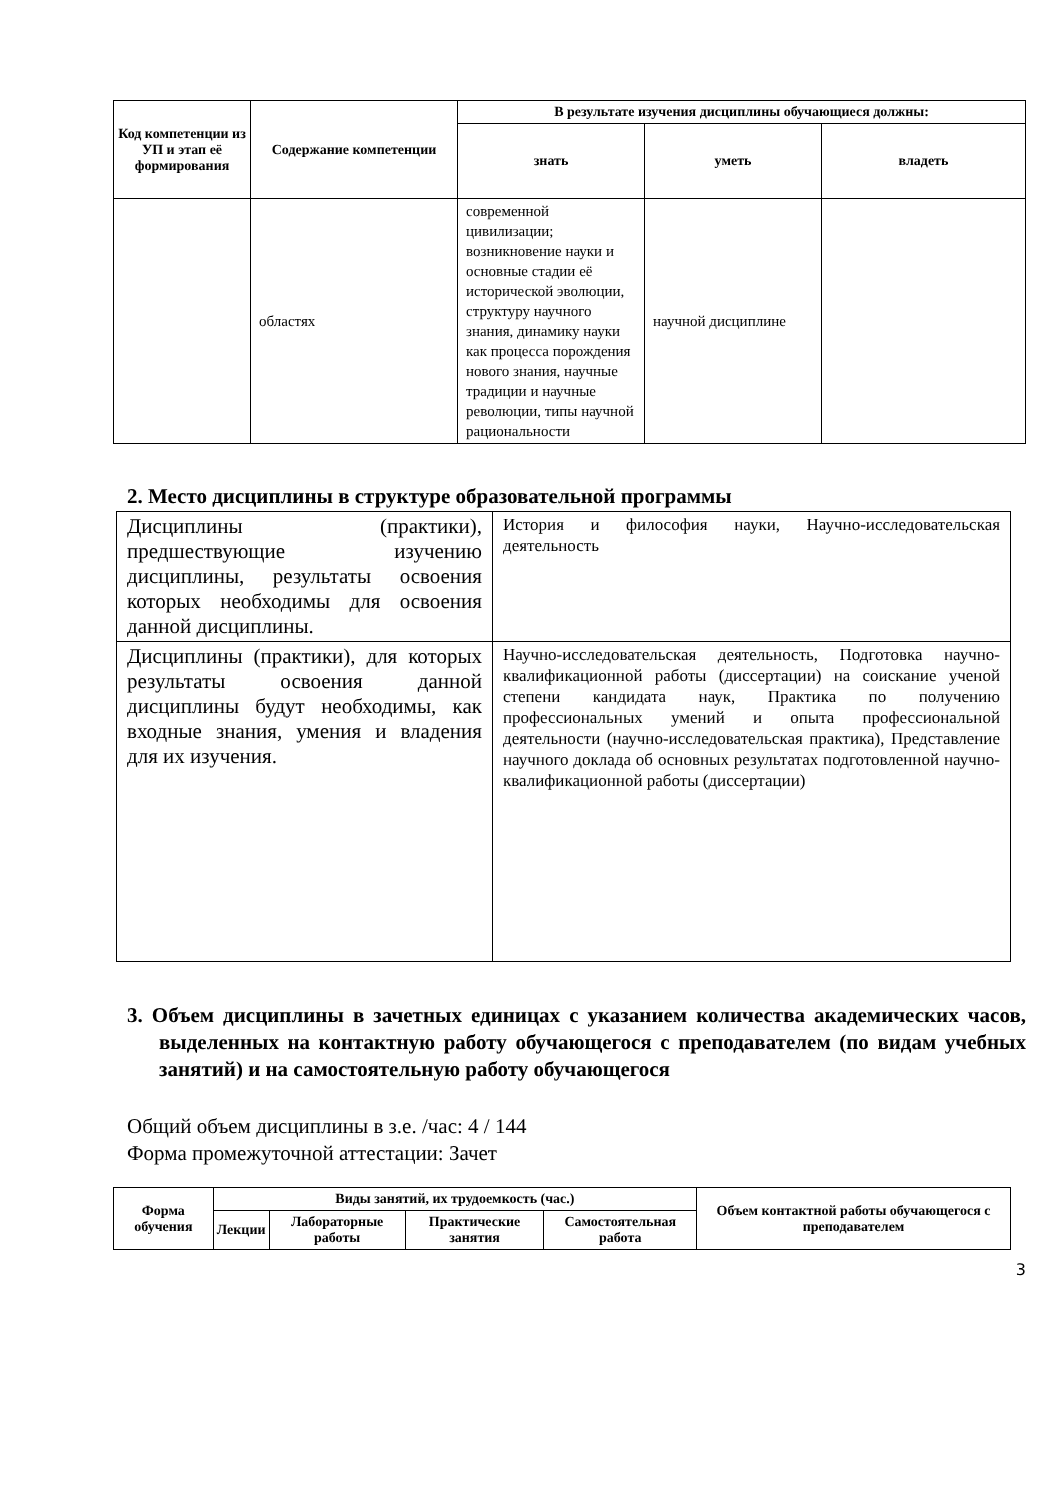| Код компетенции из УП и этап её формирования | Содержание компетенции | В результате изучения дисциплины обучающиеся должны: | | |
| --- | --- | --- | --- | --- |
| | | знать | уметь | владеть |
| | областях | современной цивилизации; возникновение науки и основные стадии её исторической эволюции, структуру научного знания, динамику науки как процесса порождения нового знания, научные традиции и научные революции, типы научной рациональности | научной дисциплине | |
2. Место дисциплины в структуре образовательной программы
| Дисциплины (практики), предшествующие изучению дисциплины, результаты освоения которых необходимы для освоения данной дисциплины. | История и философия науки, Научно-исследовательская деятельность |
| Дисциплины (практики), для которых результаты освоения данной дисциплины будут необходимы, как входные знания, умения и владения для их изучения. | Научно-исследовательская деятельность, Подготовка научно-квалификационной работы (диссертации) на соискание ученой степени кандидата наук, Практика по получению профессиональных умений и опыта профессиональной деятельности (научно-исследовательская практика), Представление научного доклада об основных результатах подготовленной научно-квалификационной работы (диссертации) |
3. Объем дисциплины в зачетных единицах с указанием количества академических часов, выделенных на контактную работу обучающегося с преподавателем (по видам учебных занятий) и на самостоятельную работу обучающегося
Общий объем дисциплины в з.е. /час: 4 / 144
Форма промежуточной аттестации: Зачет
| Форма обучения | Виды занятий, их трудоемкость (час.) | | | | Объем контактной работы обучающегося с преподавателем |
| --- | --- | --- | --- | --- | --- |
| | Лекции | Лабораторные работы | Практические занятия | Самостоятельная работа | |
3